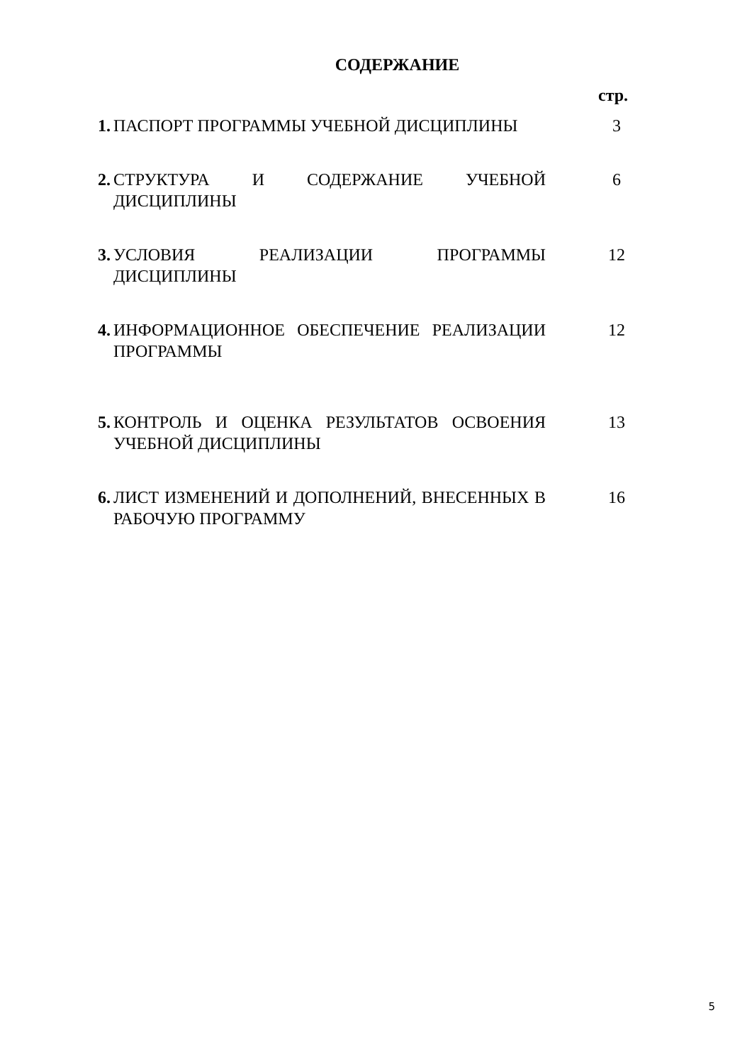СОДЕРЖАНИЕ
стр.
| 1. | ПАСПОРТ ПРОГРАММЫ УЧЕБНОЙ ДИСЦИПЛИНЫ | 3 |
| 2. | СТРУКТУРА И СОДЕРЖАНИЕ УЧЕБНОЙ ДИСЦИПЛИНЫ | 6 |
| 3. | УСЛОВИЯ РЕАЛИЗАЦИИ ПРОГРАММЫ ДИСЦИПЛИНЫ | 12 |
| 4. | ИНФОРМАЦИОННОЕ ОБЕСПЕЧЕНИЕ РЕАЛИЗАЦИИ ПРОГРАММЫ | 12 |
| 5. | КОНТРОЛЬ И ОЦЕНКА РЕЗУЛЬТАТОВ ОСВОЕНИЯ УЧЕБНОЙ ДИСЦИПЛИНЫ | 13 |
| 6. | ЛИСТ ИЗМЕНЕНИЙ И ДОПОЛНЕНИЙ, ВНЕСЕННЫХ В РАБОЧУЮ ПРОГРАММУ | 16 |
5